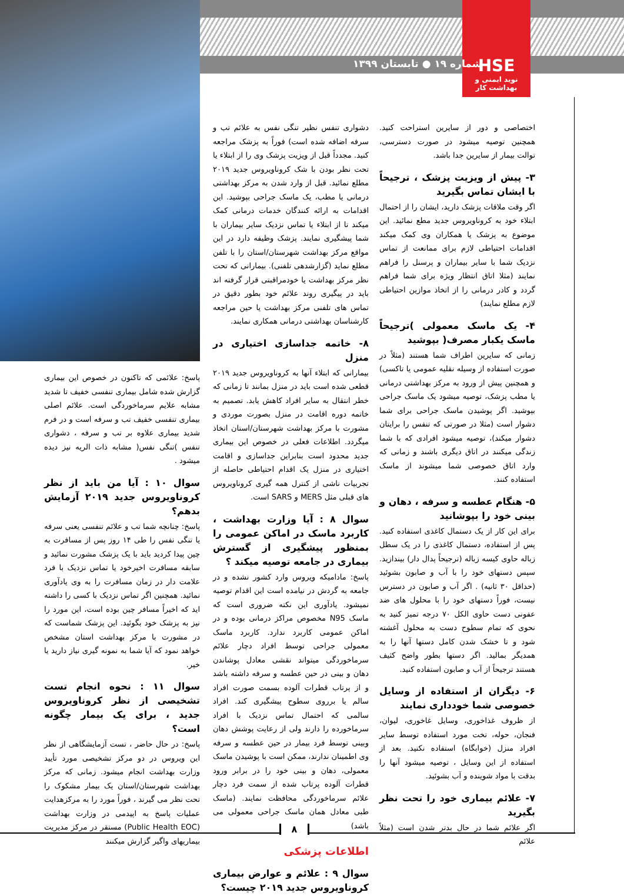HSE
نوید ایمنی و بهداشت کار
شماره ۱۹ ● تابستان ۱۳۹۹
اختصاصی و دور از سایرین استراحت کنید. همچنین توصیه میشود در صورت دسترسی، توالت بیمار از سایرین جدا باشد.
۳- پیش از ویزیت پزشک ، ترجیحاً با ایشان تماس بگیرید
اگر وقت ملاقات پزشک دارید، ایشان را از احتمال ابتلاء خود به کروناویروس جدید مطع نمائید. این موضوع به پزشک یا همکاران وی کمک میکند اقدامات احتیاطی لازم برای ممانعت از تماس نزدیک شما با سایر بیماران و پرسنل را فراهم نمایند (مثلا اتاق انتظار ویژه برای شما فراهم گردد و کادر درمانی را از اتخاذ موازین احتیاطی لازم مطلع نمایند)
۴- یک ماسک معمولی )ترجیحاً ماسک یکبار مصرف( بپوشید
زمانی که سایرین اطراف شما هستند (مثلاً در صورت استفاده از وسیله نقلیه عمومی یا تاکسی) و همچنین پیش از ورود به مرکز بهداشتی درمانی یا مطب پزشک، توصیه میشود یک ماسک جراحی بپوشید. اگر پوشیدن ماسک جراحی برای شما دشوار است (مثلا در صورتی که تنفس را برایتان دشوار میکند)، توصیه میشود افرادی که با شما زندگی میکنند در اتاق دیگری باشند و زمانی که وارد اتاق خصوصی شما میشوند از ماسک استفاده کنند.
۵- هنگام عطسه و سرفه ، دهان و بینی خود را بپوشانید
برای این کار از یک دستمال کاغذی استفاده کنید. پس از استفاده، دستمال کاغذی را در یک سطل زباله حاوی کیسه زباله (ترجیحاً پدال دار) بیندازید. سپس دستهای خود را با آب و صابون بشوئید (حداقل ۳۰ ثانیه) . اگر آب و صابون در دسترس نیست، فوراً دستهای خود را با محلول های ضد عفونی دست حاوی الکل ۷۰ درجه تمیز کنید به نحوی که تمام سطوح دست به محلول آغشته شود و تا خشک شدن کامل دستها آنها را به همدیگر بمالید. اگر دستها بطور واضح کثیف هستند ترجیحاً از آب و صابون استفاده کنید.
۶- دیگران از استفاده از وسایل خصوصی شما خودداری نمایند
از ظروف غذاخوری، وسایل غاخوری، لیوان، فنجان، حوله، تخت مورد استفاده توسط سایر افراد منزل (خوابگاه) استفاده نکنید. بعد از استفاده از این وسایل ، توصیه میشود آنها را بدقت با مواد شوینده و آب بشوئید.
۷- علائم بیماری خود را تحت نظر بگیرید
اگر علائم شما در حال بدتر شدن است (مثلاً علائم
دشواری تنفس نظیر تنگی نفس به علائم تب و سرفه اضافه شده است) فوراً به پزشک مراجعه کنید. مجدداً قبل از ویزیت پزشک وی را از ابتلاء یا تحت نظر بودن با شک کروناویروس جدید ۲۰۱۹ مطلع نمائید. قبل از وارد شدن به مرکز بهداشتی درمانی یا مطب، یک ماسک جراحی بپوشید. این اقدامات به ارائه کنندگان خدمات درمانی کمک میکند تا از ابتلاء یا تماس نزدیک سایر بیماران با شما پیشگیری نمایند. پزشک وظیفه دارد در این مواقع مرکز بهداشت شهرستان/استان را با تلفن مطلع نماید (گزارشدهی تلفنی). بیمارانی که تحت نظر مرکز بهداشت یا خودمراقبتی قرار گرفته اند باید در پیگیری روند علائم خود بطور دقیق در تماس های تلفنی مرکز بهداشت یا حین مراجعه کارشناسان بهداشتی درمانی همکاری نمایند.
۸- خاتمه جداسازی اختیاری در منزل
بیمارانی که ابتلاء آنها به کروناویروس جدید ۲۰۱۹ قطعی شده است باید در منزل بمانند تا زمانی که خطر انتقال به سایر افراد کاهش یابد. تصمیم به خاتمه دوره اقامت در منزل بصورت موردی و مشورت با مرکز بهداشت شهرستان/استان اتخاذ میگردد. اطلاعات فعلی در خصوص این بیماری جدید محدود است بنابراین جداسازی و اقامت اختیاری در منزل یک اقدام احتیاطی حاصله از تجربیات ناشی از کنترل همه گیری کروناویروس های قبلی مثل MERS و SARS است.
سوال ۸ : آیا وزارت بهداشت ، کاربرد ماسک در اماکن عمومی را بمنظور پیشگیری از گسترش بیماری در جامعه توصیه میکند ؟
پاسخ: مادامیکه ویروس وارد کشور نشده و در جامعه به گردش در نیامده است این اقدام توصیه نمیشود. یادآوری این نکته ضروری است که ماسک N95 مخصوص مراکز درمانی بوده و در اماکن عمومی کاربرد ندارد. کاربرد ماسک معمولی جراحی توسط افراد دچار علائم سرماخوردگی میتواند نقشی معادل پوشاندن دهان و بینی در حین عطسه و سرفه داشته باشد و از پرتاب قطرات آلوده بسمت صورت افراد سالم یا برروی سطوح پیشگیری کند. افراد سالمی که احتمال تماس نزدیک با افراد سرماخورده را دارند ولی از رعایت پوشش دهان وبینی توسط فرد بیمار در حین عطسه و سرفه وی اطمینان ندارند، ممکن است با پوشیدن ماسک معمولی، دهان و بینی خود را در برابر ورود قطرات آلوده پرتاب شده از سمت فرد دچار علائم سرماخوردگی محافظت نمایند. (ماسک طبی معادل همان ماسک جراحی معمولی می باشد)
اطلاعات پزشکی
سوال ۹ : علائم و عوارض بیماری کروناویروس جدید ۲۰۱۹ چیست؟
پاسخ: علائمی که تاکنون در خصوص این بیماری گزارش شده شامل بیماری تنفسی خفیف تا شدید مشابه علایم سرماخوردگی است. علائم اصلی بیماری تنفسی خفیف تب و سرفه است و در فرم شدید بیماری علاوه بر تب و سرفه ، دشواری تنفس )تنگی نفس( مشابه ذات الریه نیز دیده میشود .
سوال ۱۰ : آیا من باید از نظر کروناویروس جدید ۲۰۱۹ آزمایش بدهم؟
پاسخ: چنانچه شما تب و علائم تنفسی یعنی سرفه یا تنگی نفس را طی ۱۴ روز پس از مسافرت به چین پیدا کردید باید با یک پزشک مشورت نمائید و سابقه مسافرت اخیرخود یا تماس نزدیک با فرد علامت دار در زمان مسافرت را به وی یادآوری نمائید. همچنین اگر تماس نزدیک با کسی را داشته اید که اخیراً مسافر چین بوده است، این مورد را نیز به پزشک خود بگوئید. این پزشک شماست که در مشورت با مرکز بهداشت استان مشخص خواهد نمود که آیا شما به نمونه گیری نیاز دارید یا خیر.
سوال ۱۱ : نحوه انجام تست تشخیصی از نظر کروناویروس جدید ، برای یک بیمار چگونه است؟
پاسخ: در حال حاضر ، تست آزمایشگاهی از نظر این ویروس در دو مرکز تشخیصی مورد تأیید وزارت بهداشت انجام میشود. زمانی که مرکز بهداشت شهرستان/استان یک بیمار مشکوک را تحت نظر می گیرند ، فوراً مورد را به مرکزهدایت عملیات پاسخ به اپیدمی در وزارت بهداشت (Public Health EOC) مستقر در مرکز مدیریت بیماریهای واگیر گزارش میکنند
۸